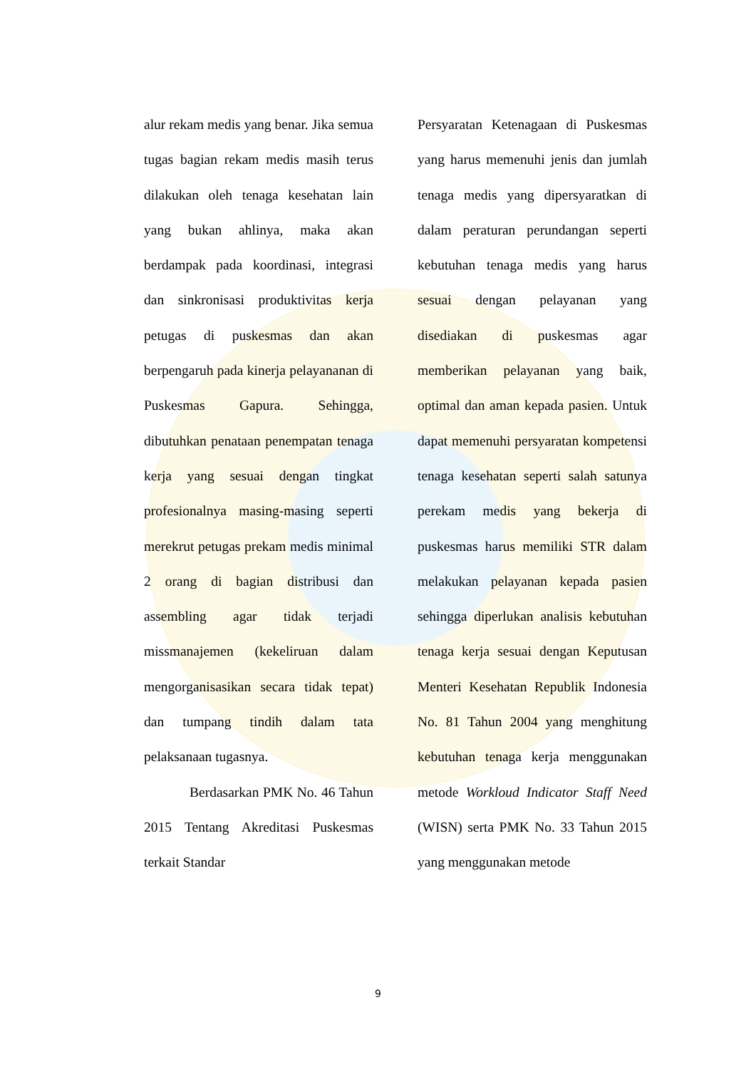alur rekam medis yang benar. Jika semua tugas bagian rekam medis masih terus dilakukan oleh tenaga kesehatan lain yang bukan ahlinya, maka akan berdampak pada koordinasi, integrasi dan sinkronisasi produktivitas kerja petugas di puskesmas dan akan berpengaruh pada kinerja pelayananan di Puskesmas Gapura. Sehingga, dibutuhkan penataan penempatan tenaga kerja yang sesuai dengan tingkat profesionalnya masing-masing seperti merekrut petugas prekam medis minimal 2 orang di bagian distribusi dan assembling agar tidak terjadi missmanajemen (kekeliruan dalam mengorganisasikan secara tidak tepat) dan tumpang tindih dalam tata pelaksanaan tugasnya.
Berdasarkan PMK No. 46 Tahun 2015 Tentang Akreditasi Puskesmas terkait Standar
Persyaratan Ketenagaan di Puskesmas yang harus memenuhi jenis dan jumlah tenaga medis yang dipersyaratkan di dalam peraturan perundangan seperti kebutuhan tenaga medis yang harus sesuai dengan pelayanan yang disediakan di puskesmas agar memberikan pelayanan yang baik, optimal dan aman kepada pasien. Untuk dapat memenuhi persyaratan kompetensi tenaga kesehatan seperti salah satunya perekam medis yang bekerja di puskesmas harus memiliki STR dalam melakukan pelayanan kepada pasien sehingga diperlukan analisis kebutuhan tenaga kerja sesuai dengan Keputusan Menteri Kesehatan Republik Indonesia No. 81 Tahun 2004 yang menghitung kebutuhan tenaga kerja menggunakan metode Workloud Indicator Staff Need (WISN) serta PMK No. 33 Tahun 2015 yang menggunakan metode
9